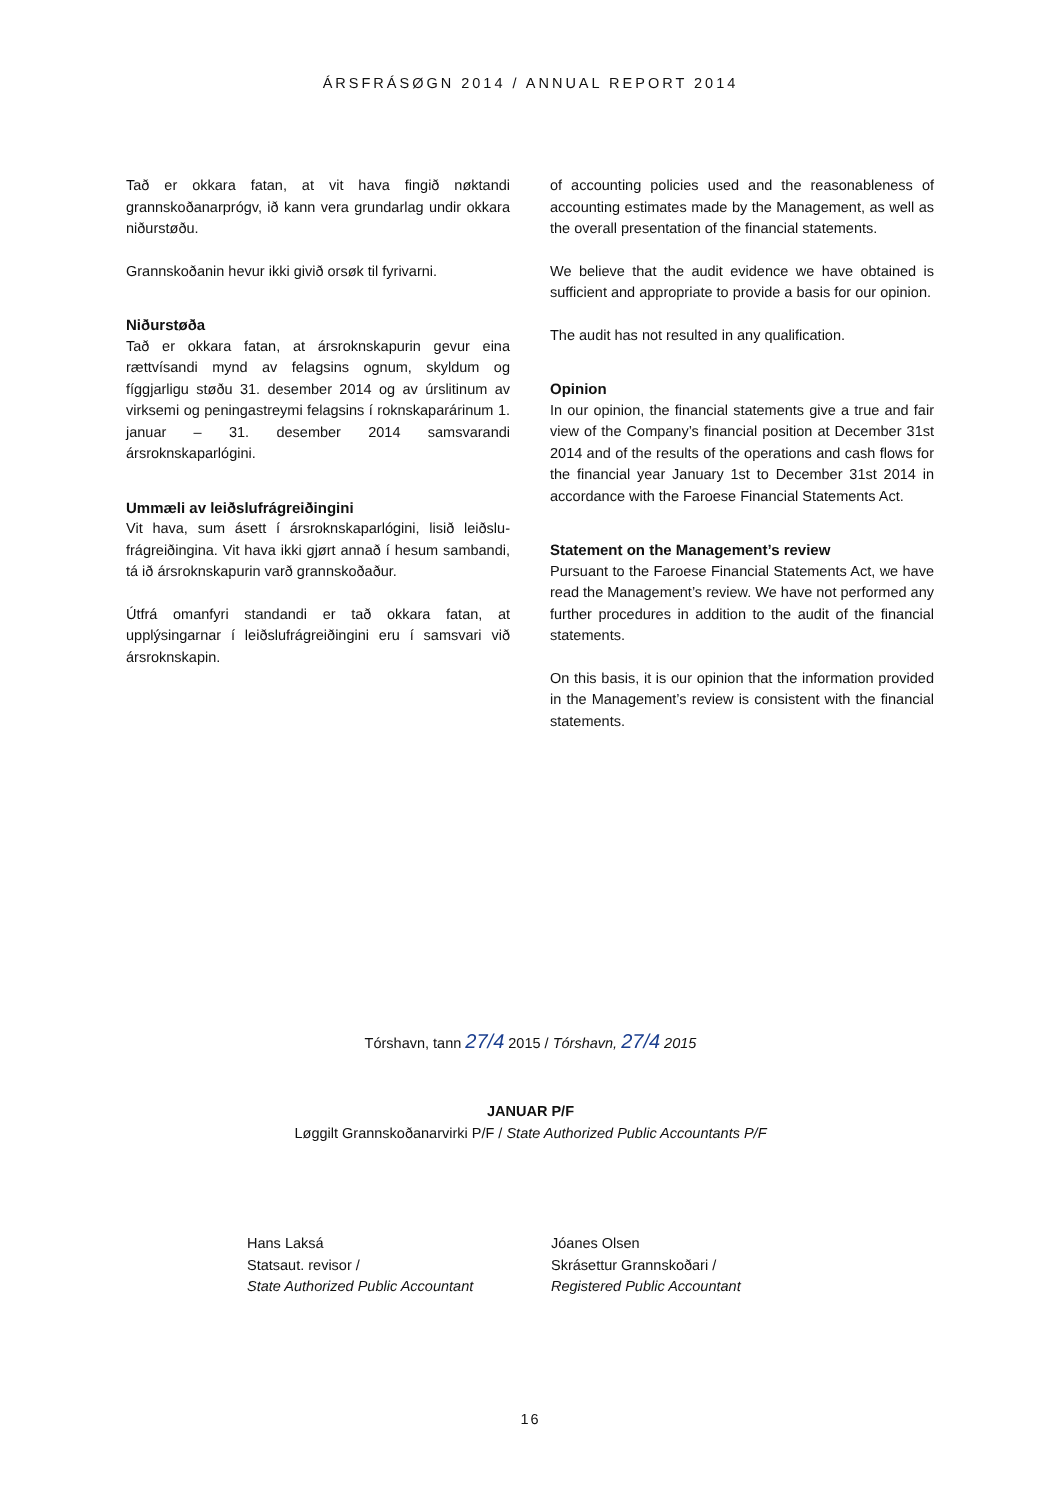ÁRSFRÁSØGN 2014 / ANNUAL REPORT 2014
Tað er okkara fatan, at vit hava fingið nøktandi grannskoðanarprógv, ið kann vera grundarlag undir okkara niðurstøðu.
Grannskoðanin hevur ikki givið orsøk til fyrivarni.
Niðurstøða
Tað er okkara fatan, at ársroknskapurin gevur eina rættvísandi mynd av felagsins ognum, skyldum og fíggjarligu støðu 31. desember 2014 og av úrslitinum av virksemi og peningastreymi felagsins í roknskaparárinum 1. januar – 31. desember 2014 samsvarandi ársroknskaparlógini.
Ummæli av leiðslufrágreiðingini
Vit hava, sum ásett í ársroknskaparlógini, lisið leiðslu­frágreiðingina. Vit hava ikki gjørt annað í hesum sambandi, tá ið ársroknskapurin varð grannskoðaður.
Útfrá omanfyri standandi er tað okkara fatan, at upplýsingarnar í leiðslufrágreiðingini eru í samsvari við ársroknskapin.
of accounting policies used and the reasonableness of accounting estimates made by the Management, as well as the overall presentation of the financial statements.
We believe that the audit evidence we have obtained is sufficient and appropriate to provide a basis for our opinion.
The audit has not resulted in any qualification.
Opinion
In our opinion, the financial statements give a true and fair view of the Company’s financial position at December 31st 2014 and of the results of the operations and cash flows for the financial year January 1st to December 31st 2014 in accordance with the Faroese Financial Statements Act.
Statement on the Management’s review
Pursuant to the Faroese Financial Statements Act, we have read the Management’s review. We have not performed any further procedures in addition to the audit of the financial statements.
On this basis, it is our opinion that the information provided in the Management’s review is consistent with the financial statements.
Tórshavn, tann 27/4 2015 / Tórshavn, 27/4 2015
JANUAR P/F
Løggilt Grannskoðanarvirki P/F / State Authorized Public Accountants P/F
Hans Laksá
Statsaut. revisor /
State Authorized Public Accountant
Jóanes Olsen
Skrásettur Grannskoðari /
Registered Public Accountant
16